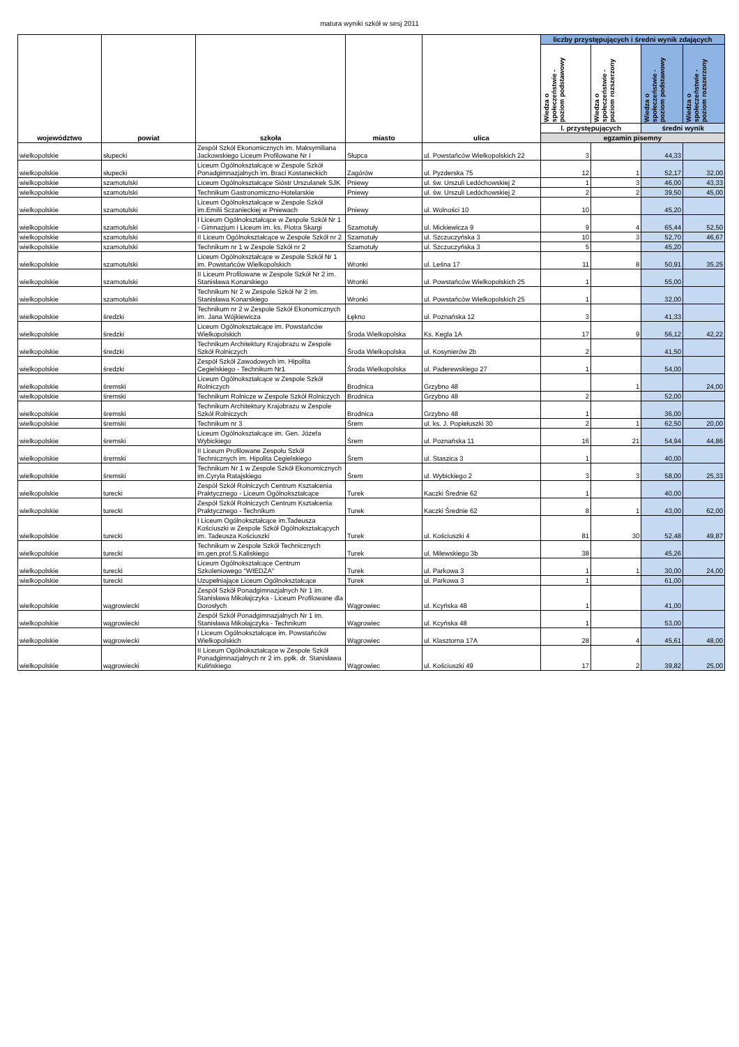matura wyniki szkół w sesj 2011
| województwo | powiat | szkoła | miasto | ulica | liczby przystępujących i średni wynik zdających | | | |
| --- | --- | --- | --- | --- | --- | --- | --- | --- |
| | | | | | Wiedza o społeczeństwie - poziom podstawowy | Wiedza o społeczeństwie - poziom rozszerzony | Wiedza o społeczeństwie - poziom podstawowy | Wiedza o społeczeństwie - poziom rozszerzony |
| | | | | | l. przystępujących | | średni wynik | |
| | | | | | egzamin pisemny | | | |
| wielkopolskie | słupecki | Zespół Szkół Ekonomicznych im. Maksymiliana Jackowskiego Liceum Profilowane Nr I | Słupca | ul. Powstańców Wielkopolskich 22 | 3 | | 44,33 | |
| wielkopolskie | słupecki | Liceum Ogólnokształcące w Zespole Szkół Ponadgimnazjalnych im. Braci Kostaneckich | Zagórów | ul. Pyzderska 75 | 12 | 1 | 52,17 | 32,00 |
| wielkopolskie | szamotulski | Liceum Ogólnokształcące Sióstr Urszulanek SJK | Pniewy | ul. św. Urszuli Ledóchowskiej 2 | 1 | 3 | 46,00 | 43,33 |
| wielkopolskie | szamotulski | Technikum Gastronomiczno-Hotelarskie | Pniewy | ul. św. Urszuli Ledóchowskiej 2 | 2 | 2 | 39,50 | 45,00 |
| wielkopolskie | szamotulski | Liceum Ogólnokształcące w Zespole Szkół im.Emilii Sczanieckiej w Pniewach | Pniewy | ul. Wolności 10 | 10 | | 45,20 | |
| wielkopolskie | szamotulski | I Liceum Ogólnokształcące w Zespole Szkół Nr 1 - Gimnazjum i Liceum im. ks. Piotra Skargi | Szamotuły | ul. Mickiewicza 9 | 9 | 4 | 65,44 | 52,50 |
| wielkopolskie | szamotulski | II Liceum Ogólnokształcące w Zespole Szkół nr 2 | Szamotuły | ul. Szczuczyńska 3 | 10 | 3 | 52,70 | 46,67 |
| wielkopolskie | szamotulski | Technikum nr 1 w Zespole Szkół nr 2 | Szamotuły | ul. Szczuczyńska 3 | 5 | | 45,20 | |
| wielkopolskie | szamotulski | Liceum Ogólnokształcące w Zespole Szkół Nr 1 im. Powstańców Wielkopolskich | Wronki | ul. Leśna 17 | 11 | 8 | 50,91 | 35,25 |
| wielkopolskie | szamotulski | II Liceum Profilowane w Zespole Szkół Nr 2 im. Stanisława Konarskiego | Wronki | ul. Powstańców Wielkopolskich 25 | 1 | | 55,00 | |
| wielkopolskie | szamotulski | Technikum Nr 2 w Zespole Szkół Nr 2 im. Stanisława Konarskiego | Wronki | ul. Powstańców Wielkopolskich 25 | 1 | | 32,00 | |
| wielkopolskie | średzki | Technikum nr 2 w Zespole Szkół Ekonomicznych im. Jana Wójkiewicza | Łękno | ul. Poznańska 12 | 3 | | 41,33 | |
| wielkopolskie | średzki | Liceum Ogólnokształcące im. Powstańców Wielkopolskich | Środa Wielkopolska | Ks. Kegla 1A | 17 | 9 | 56,12 | 42,22 |
| wielkopolskie | średzki | Technikum Architektury Krajobrazu w Zespole Szkół Rolniczych | Środa Wielkopolska | ul. Kosynierów 2b | 2 | | 41,50 | |
| wielkopolskie | średzki | Zespół Szkół Zawodowych im. Hipolita Cegielskiego - Technikum Nr1 | Środa Wielkopolska | ul. Paderewskiego 27 | 1 | | 54,00 | |
| wielkopolskie | śremski | Liceum Ogólnokształcące w Zespole Szkół Rolniczych | Brodnica | Grzybno 48 | | 1 | | 24,00 |
| wielkopolskie | śremski | Technikum Rolnicze w Zespole Szkół Rolniczych | Brodnica | Grzybno 48 | 2 | | 52,00 | |
| wielkopolskie | śremski | Technikum Architektury Krajobrazu w Zespole Szkół Rolniczych | Brodnica | Grzybno 48 | 1 | | 36,00 | |
| wielkopolskie | śremski | Technikum nr 3 | Śrem | ul. ks. J. Popiełuszki 30 | 2 | 1 | 62,50 | 20,00 |
| wielkopolskie | śremski | Liceum Ogólnokształcące im. Gen. Józefa Wybickiego | Śrem | ul. Poznańska 11 | 16 | 21 | 54,94 | 44,86 |
| wielkopolskie | śremski | II Liceum Profilowane Zespołu Szkół Technicznych im. Hipolita Cegielskiego | Śrem | ul. Staszica 3 | 1 | | 40,00 | |
| wielkopolskie | śremski | Technikum Nr 1 w Zespole Szkół Ekonomicznych im.Cyryla Ratajskiego | Śrem | ul. Wybickiego 2 | 3 | 3 | 58,00 | 25,33 |
| wielkopolskie | turecki | Zespół Szkół Rolniczych Centrum Kształcenia Praktycznego - Liceum Ogólnokształcące | Turek | Kaczki Średnie 62 | 1 | | 40,00 | |
| wielkopolskie | turecki | Zespół Szkół Rolniczych Centrum Kształcenia Praktycznego - Technikum | Turek | Kaczki Średnie 62 | 8 | 1 | 43,00 | 62,00 |
| wielkopolskie | turecki | I Liceum Ogólnokształcące im.Tadeusza Kościuszki w Zespole Szkół Ogólnokształcących im. Tadeusza Kościuszki | Turek | ul. Kościuszki 4 | 81 | 30 | 52,48 | 49,87 |
| wielkopolskie | turecki | Technikum w Zespole Szkół Technicznych im.gen.prof.S.Kaliskiego | Turek | ul. Milewskiego 3b | 38 | | 45,26 | |
| wielkopolskie | turecki | Liceum Ogólnokształcące Centrum Szkoleniowego "WIEDZA" | Turek | ul. Parkowa 3 | 1 | 1 | 30,00 | 24,00 |
| wielkopolskie | turecki | Uzupełniające Liceum Ogólnokształcące | Turek | ul. Parkowa 3 | 1 | | 61,00 | |
| wielkopolskie | wągrowiecki | Zespół Szkół Ponadgimnazjalnych Nr 1 im. Stanisława Mikołajczyka - Liceum Profilowane dla Dorosłych | Wągrowiec | ul. Kcyńska 48 | 1 | | 41,00 | |
| wielkopolskie | wągrowiecki | Zespół Szkół Ponadgimnazjalnych Nr 1 im. Stanisława Mikołajczyka - Technikum | Wągrowiec | ul. Kcyńska 48 | 1 | | 53,00 | |
| wielkopolskie | wągrowiecki | I Liceum Ogólnokształcące im. Powstańców Wielkopolskich | Wągrowiec | ul. Klasztorna 17A | 28 | 4 | 45,61 | 48,00 |
| wielkopolskie | wągrowiecki | II Liceum Ogólnokształcące w Zespole Szkół Ponadgimnazjalnych nr 2 im. ppłk. dr. Stanisława Kulińskiego | Wągrowiec | ul. Kościuszki 49 | 17 | 2 | 39,82 | 25,00 |